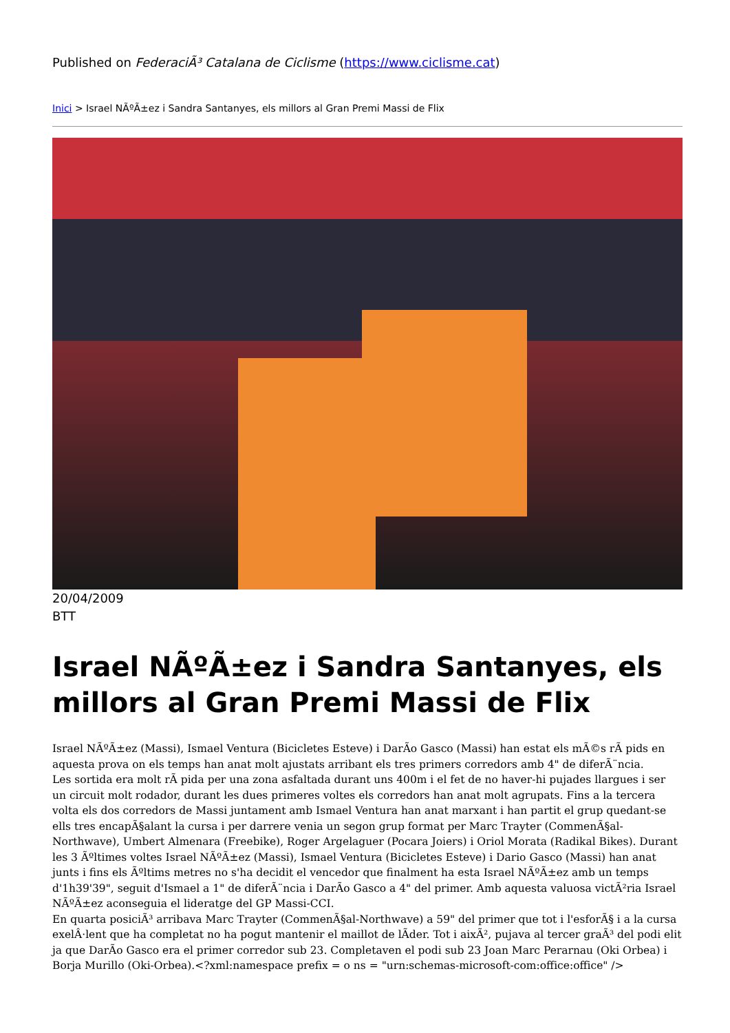Published on FederaciÃ³ Catalana de Ciclisme (https://www.ciclisme.cat)
Inici > Israel NÃºÃ±ez i Sandra Santanyes, els millors al Gran Premi Massi de Flix
20/04/2009
BTT
Israel NÃºÃ±ez i Sandra Santanyes, els millors al Gran Premi Massi de Flix
Israel NÃºÃ±ez (Massi), Ismael Ventura (Bicicletes Esteve) i DarÃ­o Gasco (Massi) han estat els mÃ©s rÃ pids en aquesta prova on els temps han anat molt ajustats arribant els tres primers corredors amb 4" de diferÃ¨ncia.
Les sortida era molt rÃ pida per una zona asfaltada durant uns 400m i el fet de no haver-hi pujades llargues i ser un circuit molt rodador, durant les dues primeres voltes els corredors han anat molt agrupats. Fins a la tercera volta els dos corredors de Massi juntament amb Ismael Ventura han anat marxant i han partit el grup quedant-se ells tres encapÃ§alant la cursa i per darrere venia un segon grup format per Marc Trayter (CommenÃ§al-Northwave), Umbert Almenara (Freebike), Roger Argelaguer (Pocara Joiers) i Oriol Morata (Radikal Bikes). Durant les 3 Ãºltimes voltes Israel NÃºÃ±ez (Massi), Ismael Ventura (Bicicletes Esteve) i Dario Gasco (Massi) han anat junts i fins els Ãºltims metres no s'ha decidit el vencedor que finalment ha esta Israel NÃºÃ±ez amb un temps d'1h39'39", seguit d'Ismael a 1" de diferÃ¨ncia i DarÃ­o Gasco a 4" del primer. Amb aquesta valuosa victÃ²ria Israel NÃºÃ±ez aconseguia el lideratge del GP Massi-CCI.
En quarta posiciÃ³ arribava Marc Trayter (CommenÃ§al-Northwave) a 59" del primer que tot i l'esforÃ§ i a la cursa exelÂ·lent que ha completat no ha pogut mantenir el maillot de lÃ­der. Tot i aixÃ², pujava al tercer graÃ³ del podi elit ja que DarÃ­o Gasco era el primer corredor sub 23. Completaven el podi sub 23 Joan Marc Perarnau (Oki Orbea) i Borja Murillo (Oki-Orbea).<?xml:namespace prefix = o ns = "urn:schemas-microsoft-com:office:office" />